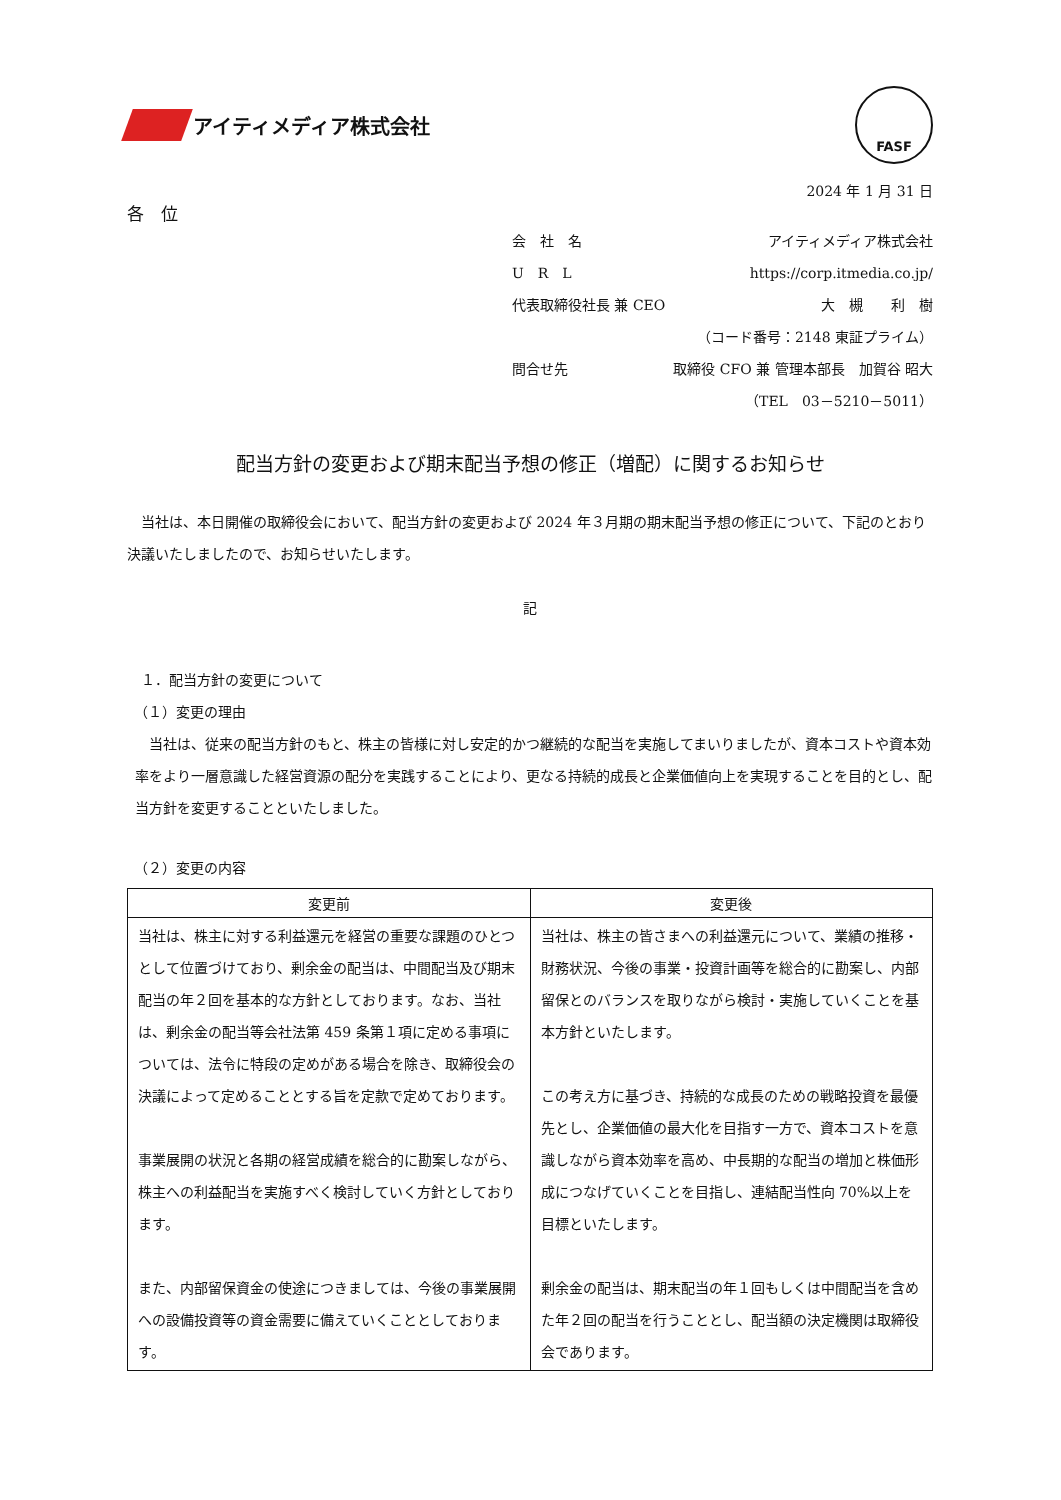アイティメディア株式会社
FASF
2024 年 1 月 31 日
各　位
会　社　名 アイティメディア株式会社
U　R　L https://corp.itmedia.co.jp/
代表取締役社長 兼 CEO 大　槻　　利　樹
（コード番号：2148 東証プライム）
問合せ先 取締役 CFO 兼 管理本部長　加賀谷 昭大
（TEL　03－5210－5011）
配当方針の変更および期末配当予想の修正（増配）に関するお知らせ
　当社は、本日開催の取締役会において、配当方針の変更および 2024 年３月期の期末配当予想の修正について、下記のとおり決議いたしましたので、お知らせいたします。
記
　１．配当方針の変更について
　（１）変更の理由
　当社は、従来の配当方針のもと、株主の皆様に対し安定的かつ継続的な配当を実施してまいりましたが、資本コストや資本効率をより一層意識した経営資源の配分を実践することにより、更なる持続的成長と企業価値向上を実現することを目的とし、配当方針を変更することといたしました。
　（２）変更の内容
| 変更前 | 変更後 |
| --- | --- |
| 当社は、株主に対する利益還元を経営の重要な課題のひとつとして位置づけており、剰余金の配当は、中間配当及び期末配当の年２回を基本的な方針としております。なお、当社は、剰余金の配当等会社法第 459 条第１項に定める事項については、法令に特段の定めがある場合を除き、取締役会の決議によって定めることとする旨を定款で定めております。 事業展開の状況と各期の経営成績を総合的に勘案しながら、株主への利益配当を実施すべく検討していく方針としております。 また、内部留保資金の使途につきましては、今後の事業展開への設備投資等の資金需要に備えていくこととしております。 | 当社は、株主の皆さまへの利益還元について、業績の推移・財務状況、今後の事業・投資計画等を総合的に勘案し、内部留保とのバランスを取りながら検討・実施していくことを基本方針といたします。 この考え方に基づき、持続的な成長のための戦略投資を最優先とし、企業価値の最大化を目指す一方で、資本コストを意識しながら資本効率を高め、中長期的な配当の増加と株価形成につなげていくことを目指し、連結配当性向 70%以上を目標といたします。 剰余金の配当は、期末配当の年１回もしくは中間配当を含めた年２回の配当を行うこととし、配当額の決定機関は取締役会であります。 |